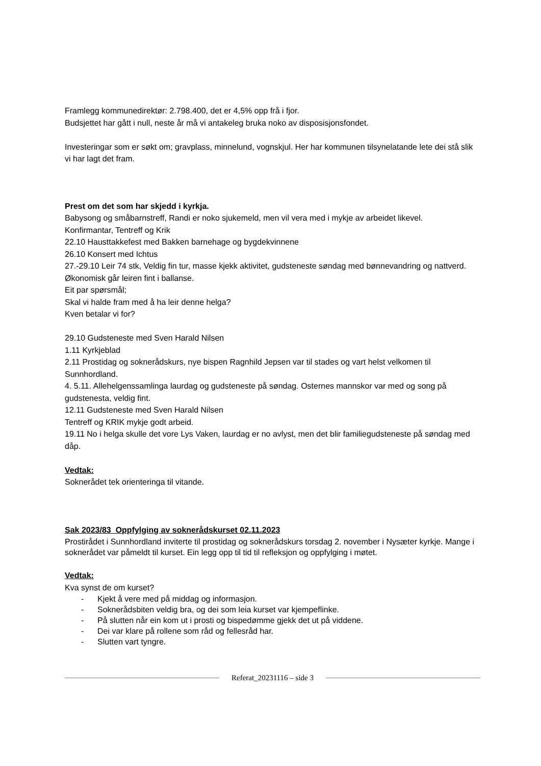Framlegg kommunedirektør: 2.798.400, det er 4,5% opp frå i fjor.
Budsjettet har gått i null, neste år må vi antakeleg bruka noko av disposisjonsfondet.
Investeringar som er søkt om; gravplass, minnelund, vognskjul. Her har kommunen tilsynelatande lete dei stå slik vi har lagt det fram.
Prest om det som har skjedd i kyrkja.
Babysong og småbarnstreff, Randi er noko sjukemeld, men vil vera med i mykje av arbeidet likevel.
Konfirmantar, Tentreff og Krik
22.10 Hausttakkefest med Bakken barnehage og bygdekvinnene
26.10 Konsert med Ichtus
27.-29.10 Leir 74 stk, Veldig fin tur, masse kjekk aktivitet, gudsteneste søndag med bønnevandring og nattverd.
Økonomisk går leiren fint i ballanse.
Eit par spørsmål;
Skal vi halde fram med å ha leir denne helga?
Kven betalar vi for?
29.10 Gudsteneste med Sven Harald Nilsen
1.11 Kyrkjeblad
2.11 Prostidag og soknerådskurs, nye bispen Ragnhild Jepsen var til stades og vart helst velkomen til Sunnhordland.
4. 5.11. Allehelgenssamlinga laurdag og gudsteneste på søndag. Osternes mannskor var med og song på gudstenesta, veldig fint.
12.11 Gudsteneste med Sven Harald Nilsen
Tentreff og KRIK mykje godt arbeid.
19.11 No i helga skulle det vore Lys Vaken, laurdag er no avlyst, men det blir familiegudsteneste på søndag med dåp.
Vedtak:
Soknerådet tek orienteringa til vitande.
Sak 2023/83 Oppfylging av soknerådskurset 02.11.2023
Prostirådet i Sunnhordland inviterte til prostidag og soknerådskurs torsdag 2. november i Nysæter kyrkje. Mange i soknerådet var påmeldt til kurset. Ein legg opp til tid til refleksjon og oppfylging i møtet.
Vedtak:
Kva synst de om kurset?
- Kjekt å vere med på middag og informasjon.
- Soknerådsbiten veldig bra, og dei som leia kurset var kjempeflinke.
- På slutten når ein kom ut i prosti og bispedømme gjekk det ut på viddene.
- Dei var klare på rollene som råd og fellesråd har.
- Slutten vart tyngre.
Referat_20231116 – side 3